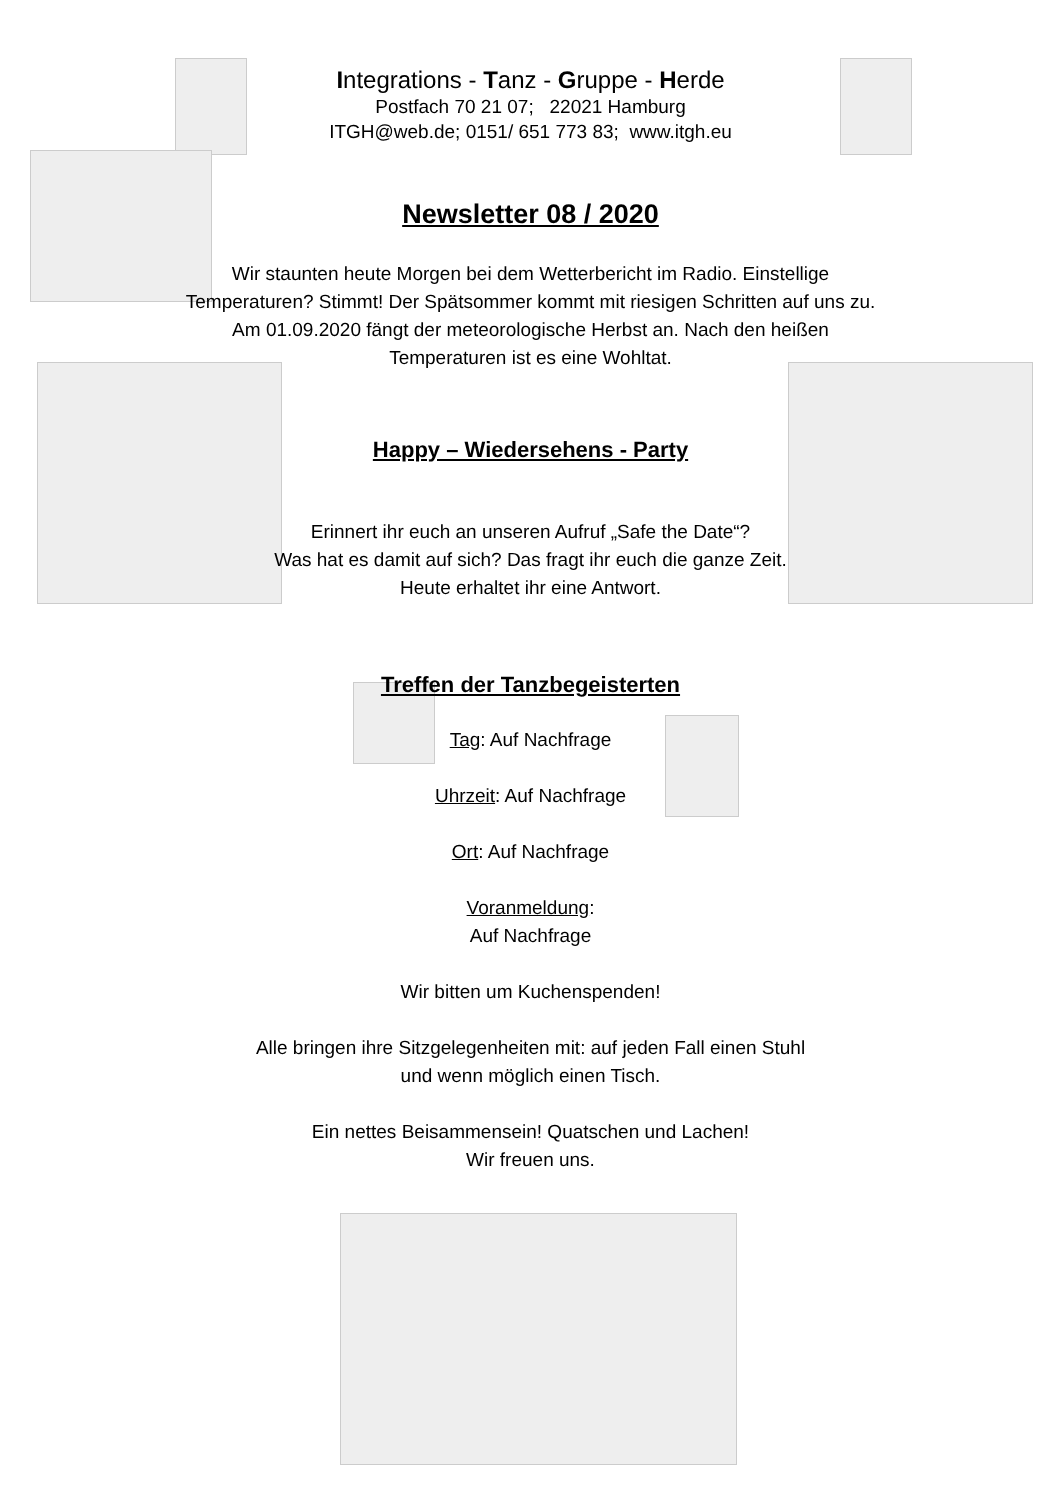Integrations - Tanz - Gruppe - Herde
Postfach 70 21 07; 22021 Hamburg
ITGH@web.de; 0151/ 651 773 83; www.itgh.eu
Newsletter 08 / 2020
Wir staunten heute Morgen bei dem Wetterbericht im Radio. Einstellige
Temperaturen? Stimmt! Der Spätsommer kommt mit riesigen Schritten auf uns zu.
Am 01.09.2020 fängt der meteorologische Herbst an. Nach den heißen
Temperaturen ist es eine Wohltat.
Happy – Wiedersehens - Party
Erinnert ihr euch an unseren Aufruf „Safe the Date“?
Was hat es damit auf sich? Das fragt ihr euch die ganze Zeit.
Heute erhaltet ihr eine Antwort.
Treffen der Tanzbegeisterten
Tag: Auf Nachfrage
Uhrzeit: Auf Nachfrage
Ort: Auf Nachfrage
Voranmeldung:
Auf Nachfrage
Wir bitten um Kuchenspenden!
Alle bringen ihre Sitzgelegenheiten mit: auf jeden Fall einen Stuhl
und wenn möglich einen Tisch.
Ein nettes Beisammensein! Quatschen und Lachen!
Wir freuen uns.